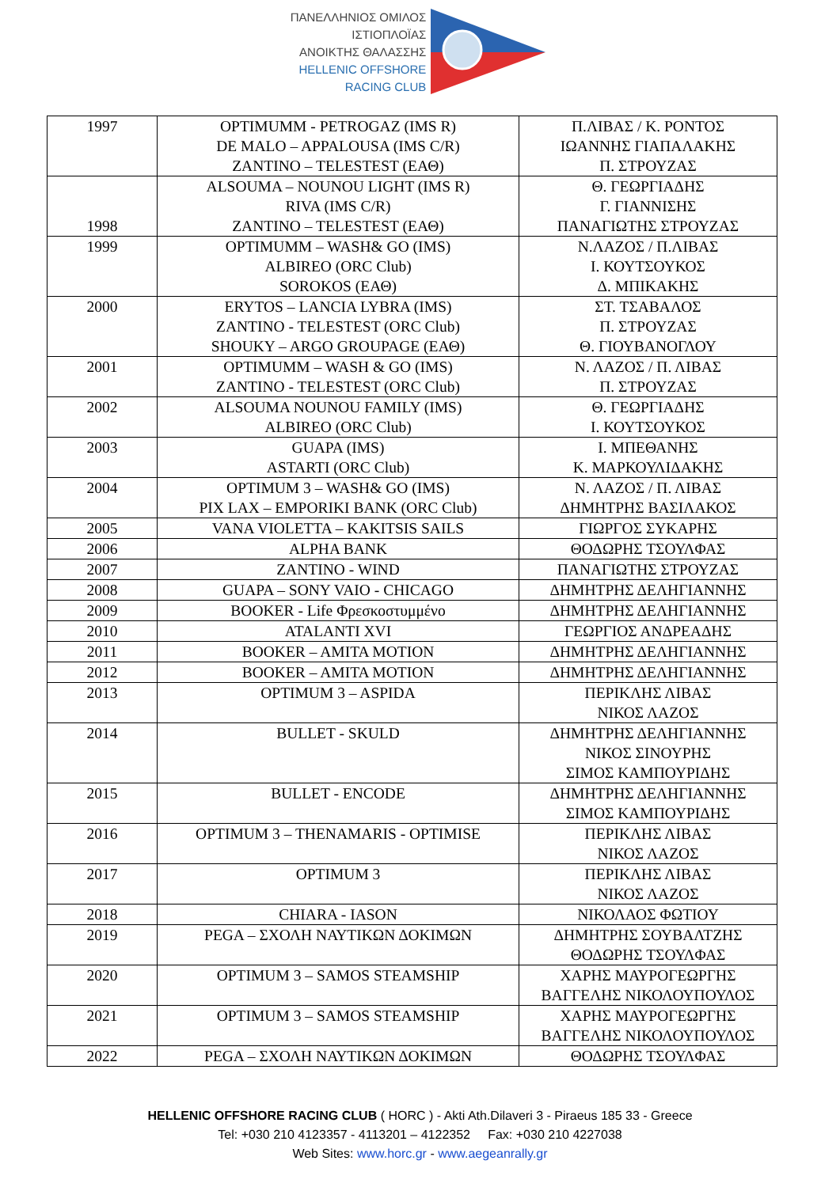ΠΑΝΕΛΛΗΝΙΟΣ ΟΜΙΛΟΣ
ΙΣΤΙΟΠΛΟΪΑΣ
ΑΝΟΙΚΤΗΣ ΘΑΛΑΣΣΗΣ
HELLENIC OFFSHORE
RACING CLUB
| 1997 | OPTIMUMM - PETROGAZ (IMS R) DE MALO – APPALOUSA (IMS C/R) ZANTINO – TELESTEST (ΕΑΘ) | Π.ΛΙΒΑΣ / Κ. ΡΟΝΤΟΣ ΙΩΑΝΝΗΣ ΓΙΑΠΑΛΑΚΗΣ Π. ΣΤΡΟΥΖΑΣ |
| 1998 | ALSOUMA – NOUNOU LIGHT (IMS R) RIVA (IMS C/R) ZANTINO – TELESTEST (ΕΑΘ) | Θ. ΓΕΩΡΓΙΑΔΗΣ Γ. ΓΙΑΝΝΙΣΗΣ ΠΑΝΑΓΙΩΤΗΣ ΣΤΡΟΥΖΑΣ |
| 1999 | OPTIMUMM – WASH& GO (IMS) ALBIREO (ORC Club) SOROKOS (ΕΑΘ) | Ν.ΛΑΖΟΣ / Π.ΛΙΒΑΣ Ι. ΚΟΥΤΣΟΥΚΟΣ Δ. ΜΠΙΚΑΚΗΣ |
| 2000 | ERYTOS – LANCIA LYBRA (IMS) ZANTINO - TELESTEST (ORC Club) SHOUKY – ARGO GROUPAGE (ΕΑΘ) | ΣΤ. ΤΣΑΒΑΛΟΣ Π. ΣΤΡΟΥΖΑΣ Θ. ΓΙΟΥΒΑΝΟΓΛΟΥ |
| 2001 | OPTIMUMM – WASH & GO (IMS) ZANTINO - TELESTEST (ORC Club) | Ν. ΛΑΖΟΣ / Π. ΛΙΒΑΣ Π. ΣΤΡΟΥΖΑΣ |
| 2002 | ALSOUMA NOUNOU FAMILY (IMS) ALBIREO (ORC Club) | Θ. ΓΕΩΡΓΙΑΔΗΣ Ι. ΚΟΥΤΣΟΥΚΟΣ |
| 2003 | GUAPA (IMS) ASTARTI (ORC Club) | Ι. ΜΠΕΘΑΝΗΣ Κ. ΜΑΡΚΟΥΛΙΔΑΚΗΣ |
| 2004 | OPTIMUM 3 – WASH& GO (IMS) PIX LAX – EMPORIKI BANK (ORC Club) | Ν. ΛΑΖΟΣ / Π. ΛΙΒΑΣ ΔΗΜΗΤΡΗΣ ΒΑΣΙΛΑΚΟΣ |
| 2005 | VANA VIOLETTA – KAKITSIS SAILS | ΓΙΩΡΓΟΣ ΣΥΚΑΡΗΣ |
| 2006 | ALPHA BANK | ΘΟΔΩΡΗΣ ΤΣΟΥΛΦΑΣ |
| 2007 | ZANTINO - WIND | ΠΑΝΑΓΙΩΤΗΣ ΣΤΡΟΥΖΑΣ |
| 2008 | GUAPA – SONY VAIO - CHICAGO | ΔΗΜΗΤΡΗΣ ΔΕΛΗΓΙΑΝΝΗΣ |
| 2009 | BOOKER - Life Φρεσκοστυμμένο | ΔΗΜΗΤΡΗΣ ΔΕΛΗΓΙΑΝΝΗΣ |
| 2010 | ATALANTI XVI | ΓΕΩΡΓΙΟΣ ΑΝΔΡΕΑΔΗΣ |
| 2011 | BOOKER – AMITA MOTION | ΔΗΜΗΤΡΗΣ ΔΕΛΗΓΙΑΝΝΗΣ |
| 2012 | BOOKER – AMITA MOTION | ΔΗΜΗΤΡΗΣ ΔΕΛΗΓΙΑΝΝΗΣ |
| 2013 | OPTIMUM 3 – ASPIDA | ΠΕΡΙΚΛΗΣ ΛΙΒΑΣ ΝΙΚΟΣ ΛΑΖΟΣ |
| 2014 | BULLET - SKULD | ΔΗΜΗΤΡΗΣ ΔΕΛΗΓΙΑΝΝΗΣ ΝΙΚΟΣ ΣΙΝΟΥΡΗΣ ΣΙΜΟΣ ΚΑΜΠΟΥΡΙΔΗΣ |
| 2015 | BULLET - ENCODE | ΔΗΜΗΤΡΗΣ ΔΕΛΗΓΙΑΝΝΗΣ ΣΙΜΟΣ ΚΑΜΠΟΥΡΙΔΗΣ |
| 2016 | OPTIMUM 3 – THENAMARIS - OPTIMISE | ΠΕΡΙΚΛΗΣ ΛΙΒΑΣ ΝΙΚΟΣ ΛΑΖΟΣ |
| 2017 | OPTIMUM 3 | ΠΕΡΙΚΛΗΣ ΛΙΒΑΣ ΝΙΚΟΣ ΛΑΖΟΣ |
| 2018 | CHIARA - IASON | ΝΙΚΟΛΑΟΣ ΦΩΤΙΟΥ |
| 2019 | PEGA – ΣΧΟΛΗ ΝΑΥΤΙΚΩΝ ΔΟΚΙΜΩΝ | ΔΗΜΗΤΡΗΣ ΣΟΥΒΑΛΤΖΗΣ ΘΟΔΩΡΗΣ ΤΣΟΥΛΦΑΣ |
| 2020 | OPTIMUM 3 – SAMOS STEAMSHIP | ΧΑΡΗΣ ΜΑΥΡΟΓΕΩΡΓΗΣ ΒΑΓΓΕΛΗΣ ΝΙΚΟΛΟΥΠΟΥΛΟΣ |
| 2021 | OPTIMUM 3 – SAMOS STEAMSHIP | ΧΑΡΗΣ ΜΑΥΡΟΓΕΩΡΓΗΣ ΒΑΓΓΕΛΗΣ ΝΙΚΟΛΟΥΠΟΥΛΟΣ |
| 2022 | PEGA – ΣΧΟΛΗ ΝΑΥΤΙΚΩΝ ΔΟΚΙΜΩΝ | ΘΟΔΩΡΗΣ ΤΣΟΥΛΦΑΣ |
HELLENIC OFFSHORE RACING CLUB ( HORC ) - Akti Ath.Dilaveri 3 - Piraeus 185 33 - Greece
Tel: +030 210 4123357 - 4113201 – 4122352 Fax: +030 210 4227038
Web Sites: www.horc.gr - www.aegeanrally.gr